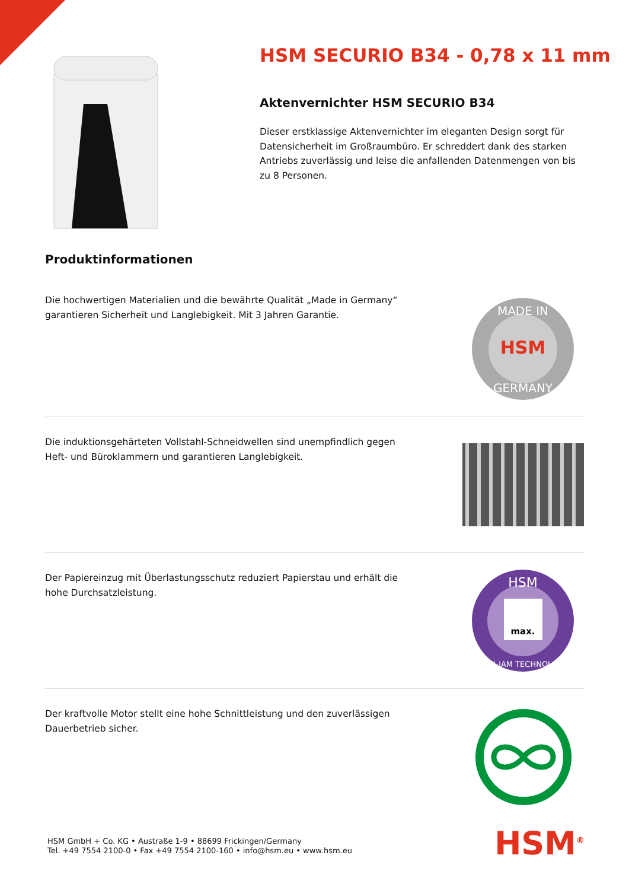HSM SECURIO B34 - 0,78 x 11 mm
Aktenvernichter HSM SECURIO B34
Dieser erstklassige Aktenvernichter im eleganten Design sorgt für Datensicherheit im Großraumbüro. Er schreddert dank des starken Antriebs zuverlässig und leise die anfallenden Datenmengen von bis zu 8 Personen.
Produktinformationen
Die hochwertigen Materialien und die bewährte Qualität „Made in Germany“ garantieren Sicherheit und Langlebigkeit. Mit 3 Jahren Garantie.
HSM
MADE IN
GERMANY
Die induktionsgehärteten Vollstahl-Schneidwellen sind unempfindlich gegen Heft- und Büroklammern und garantieren Langlebigkeit.
Der Papiereinzug mit Überlastungsschutz reduziert Papierstau und erhält die hohe Durchsatzleistung.
max.
HSM
ANTI-JAM TECHNOLOGY
Der kraftvolle Motor stellt eine hohe Schnittleistung und den zuverlässigen Dauerbetrieb sicher.
HSM GmbH + Co. KG • Austraße 1-9 • 88699 Frickingen/Germany
Tel. +49 7554 2100-0 • Fax +49 7554 2100-160 • info@hsm.eu • www.hsm.eu
HSM<sup>®</sup>